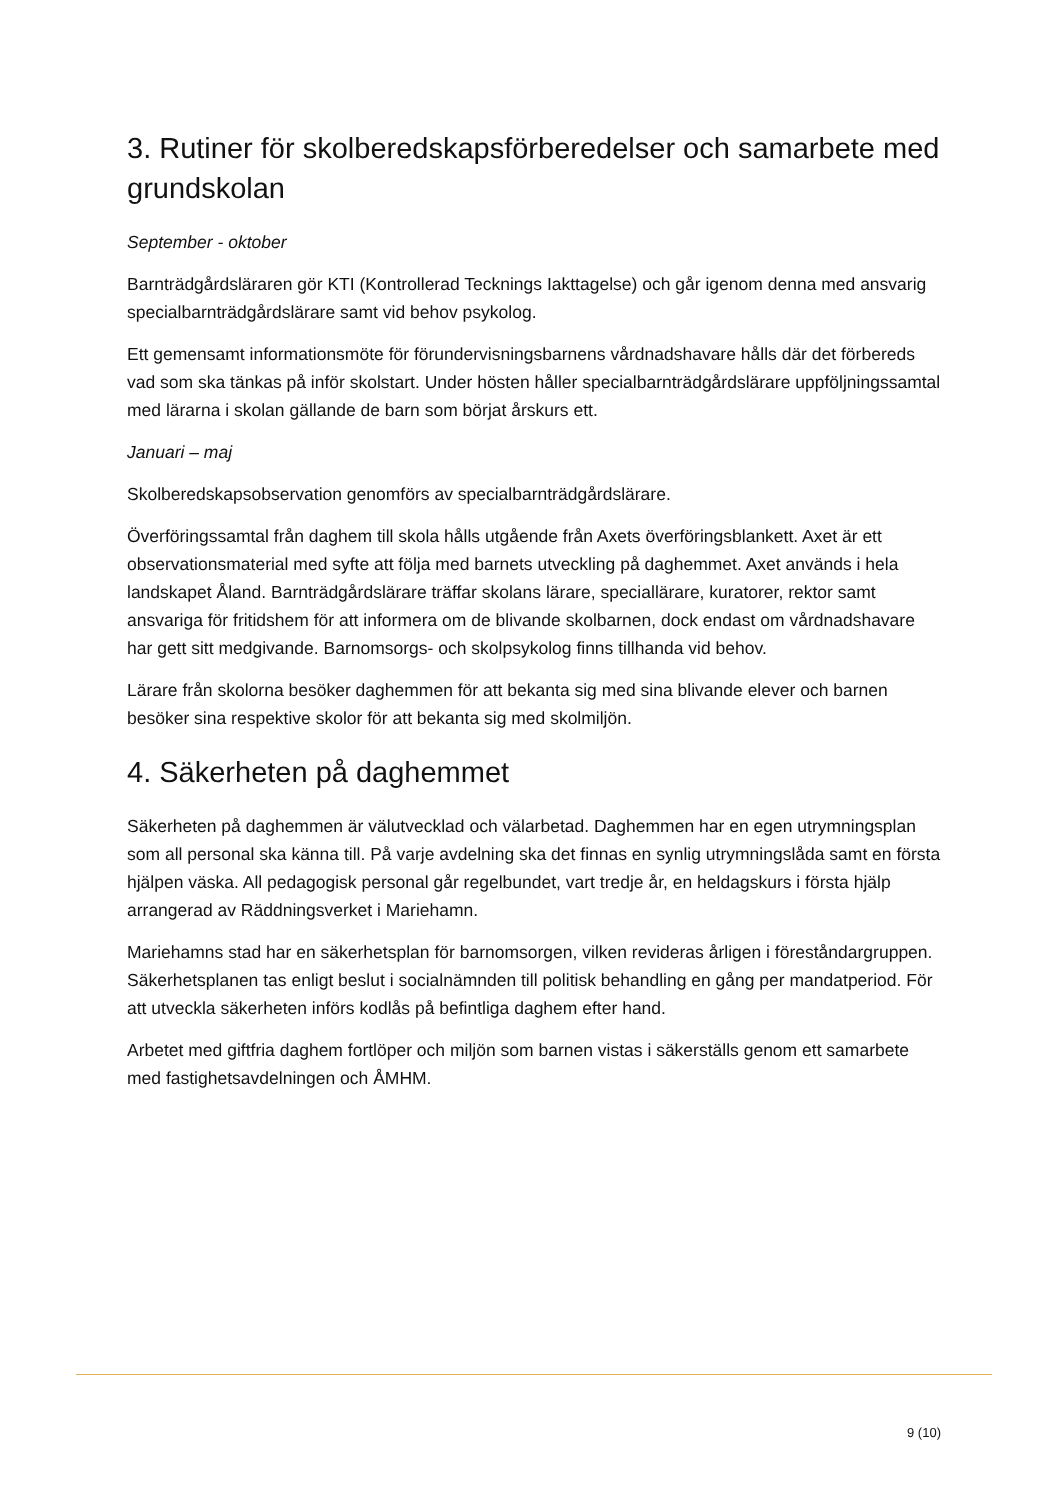3. Rutiner för skolberedskapsförberedelser och samarbete med grundskolan
September - oktober
Barnträdgårdsläraren gör KTI (Kontrollerad Tecknings Iakttagelse) och går igenom denna med ansvarig specialbarnträdgårdslärare samt vid behov psykolog.
Ett gemensamt informationsmöte för förundervisningsbarnens vårdnadshavare hålls där det förbereds vad som ska tänkas på inför skolstart. Under hösten håller specialbarnträdgårdslärare uppföljningssamtal med lärarna i skolan gällande de barn som börjat årskurs ett.
Januari – maj
Skolberedskapsobservation genomförs av specialbarnträdgårdslärare.
Överföringssamtal från daghem till skola hålls utgående från Axets överföringsblankett. Axet är ett observationsmaterial med syfte att följa med barnets utveckling på daghemmet. Axet används i hela landskapet Åland. Barnträdgårdslärare träffar skolans lärare, speciallärare, kuratorer, rektor samt ansvariga för fritidshem för att informera om de blivande skolbarnen, dock endast om vårdnadshavare har gett sitt medgivande. Barnomsorgs- och skolpsykolog finns tillhanda vid behov.
Lärare från skolorna besöker daghemmen för att bekanta sig med sina blivande elever och barnen besöker sina respektive skolor för att bekanta sig med skolmiljön.
4. Säkerheten på daghemmet
Säkerheten på daghemmen är välutvecklad och välarbetad. Daghemmen har en egen utrymningsplan som all personal ska känna till. På varje avdelning ska det finnas en synlig utrymningslåda samt en första hjälpen väska. All pedagogisk personal går regelbundet, vart tredje år, en heldagskurs i första hjälp arrangerad av Räddningsverket i Mariehamn.
Mariehamns stad har en säkerhetsplan för barnomsorgen, vilken revideras årligen i föreståndargruppen. Säkerhetsplanen tas enligt beslut i socialnämnden till politisk behandling en gång per mandatperiod. För att utveckla säkerheten införs kodlås på befintliga daghem efter hand.
Arbetet med giftfria daghem fortlöper och miljön som barnen vistas i säkerställs genom ett samarbete med fastighetsavdelningen och ÅMHM.
9 (10)